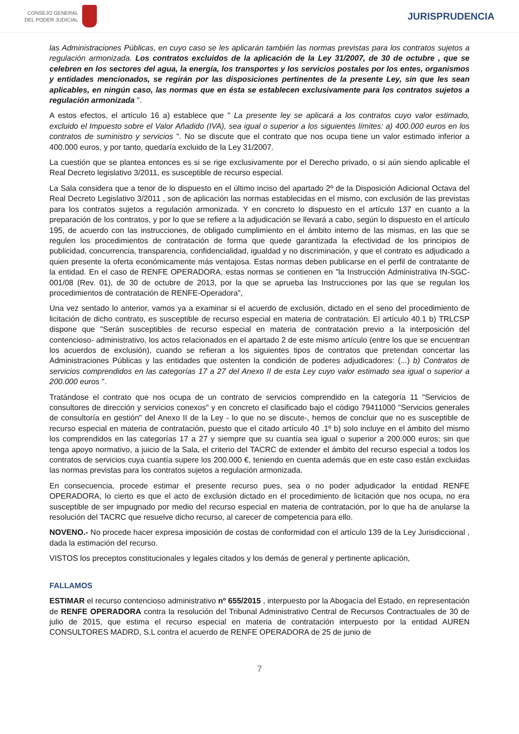CONSEJO GENERAL
DEL PODER JUDICIAL
JURISPRUDENCIA
las Administraciones Públicas, en cuyo caso se les aplicarán también las normas previstas para los contratos sujetos a regulación armonizada. Los contratos excluidos de la aplicación de la Ley 31/2007, de 30 de octubre , que se celebren en los sectores del agua, la energía, los transportes y los servicios postales por los entes, organismos y entidades mencionados, se regirán por las disposiciones pertinentes de la presente Ley, sin que les sean aplicables, en ningún caso, las normas que en ésta se establecen exclusivamente para los contratos sujetos a regulación armonizada ".
A estos efectos, el artículo 16 a) establece que " La presente ley se aplicará a los contratos cuyo valor estimado, excluido el Impuesto sobre el Valor Añadido (IVA), sea igual o superior a los siguientes límites: a) 400.000 euros en los contratos de suministro y servicios ". No se discute que el contrato que nos ocupa tiene un valor estimado inferior a 400.000 euros, y por tanto, quedaría excluido de la Ley 31/2007.
La cuestión que se plantea entonces es si se rige exclusivamente por el Derecho privado, o si aún siendo aplicable el Real Decreto legislativo 3/2011, es susceptible de recurso especial.
La Sala considera que a tenor de lo dispuesto en el último inciso del apartado 2º de la Disposición Adicional Octava del Real Decreto Legislativo 3/2011 , son de aplicación las normas establecidas en el mismo, con exclusión de las previstas para los contratos sujetos a regulación armonizada. Y en concreto lo dispuesto en el artículo 137 en cuanto a la preparación de los contratos, y por lo que se refiere a la adjudicación se llevará a cabo, según lo dispuesto en el artículo 195, de acuerdo con las instrucciones, de obligado cumplimiento en el ámbito interno de las mismas, en las que se regulen los procedimientos de contratación de forma que quede garantizada la efectividad de los principios de publicidad, concurrencia, transparencia, confidencialidad, igualdad y no discriminación, y que el contrato es adjudicado a quien presente la oferta económicamente más ventajosa. Estas normas deben publicarse en el perfil de contratante de la entidad. En el caso de RENFE OPERADORA, estas normas se contienen en "la Instrucción Administrativa IN-SGC- 001/08 (Rev. 01), de 30 de octubre de 2013, por la que se aprueba las Instrucciones por las que se regulan los procedimientos de contratación de RENFE-Operadora",
Una vez sentado lo anterior, vamos ya a examinar si el acuerdo de exclusión, dictado en el seno del procedimiento de licitación de dicho contrato, es susceptible de recurso especial en materia de contratación. El artículo 40.1 b) TRLCSP dispone que "Serán susceptibles de recurso especial en materia de contratación previo a la interposición del contencioso- administrativo, los actos relacionados en el apartado 2 de este mismo artículo (entre los que se encuentran los acuerdos de exclusión), cuando se refieran a los siguientes tipos de contratos que pretendan concertar las Administraciones Públicas y las entidades que ostenten la condición de poderes adjudicadores: (...) b) Contratos de servicios comprendidos en las categorías 17 a 27 del Anexo II de esta Ley cuyo valor estimado sea igual o superior a 200.000 euros ".
Tratándose el contrato que nos ocupa de un contrato de servicios comprendido en la categoría 11 "Servicios de consultores de dirección y servicios conexos" y en concreto el clasificado bajo el código 79411000 "Servicios generales de consultoría en gestión" del Anexo II de la Ley - lo que no se discute-, hemos de concluir que no es susceptible de recurso especial en materia de contratación, puesto que el citado artículo 40 .1º b) solo incluye en el ámbito del mismo los comprendidos en las categorías 17 a 27 y siempre que su cuantía sea igual o superior a 200.000 euros; sin que tenga apoyo normativo, a juicio de la Sala, el criterio del TACRC de extender el ámbito del recurso especial a todos los contratos de servicios cuya cuantía supere los 200.000 €, teniendo en cuenta además que en este caso están excluidas las normas previstas para los contratos sujetos a regulación armonizada.
En consecuencia, procede estimar el presente recurso pues, sea o no poder adjudicador la entidad RENFE OPERADORA, lo cierto es que el acto de exclusión dictado en el procedimiento de licitación que nos ocupa, no era susceptible de ser impugnado por medio del recurso especial en materia de contratación, por lo que ha de anularse la resolución del TACRC que resuelve dicho recurso, al carecer de competencia para ello.
NOVENO.- No procede hacer expresa imposición de costas de conformidad con el artículo 139 de la Ley Jurisdiccional , dada la estimación del recurso.
VISTOS los preceptos constitucionales y legales citados y los demás de general y pertinente aplicación,
FALLAMOS
ESTIMAR el recurso contencioso administrativo nº 655/2015 , interpuesto por la Abogacía del Estado, en representación de RENFE OPERADORA contra la resolución del Tribunal Administrativo Central de Recursos Contractuales de 30 de julio de 2015, que estima el recurso especial en materia de contratación interpuesto por la entidad AUREN CONSULTORES MADRD, S.L contra el acuerdo de RENFE OPERADORA de 25 de junio de
7